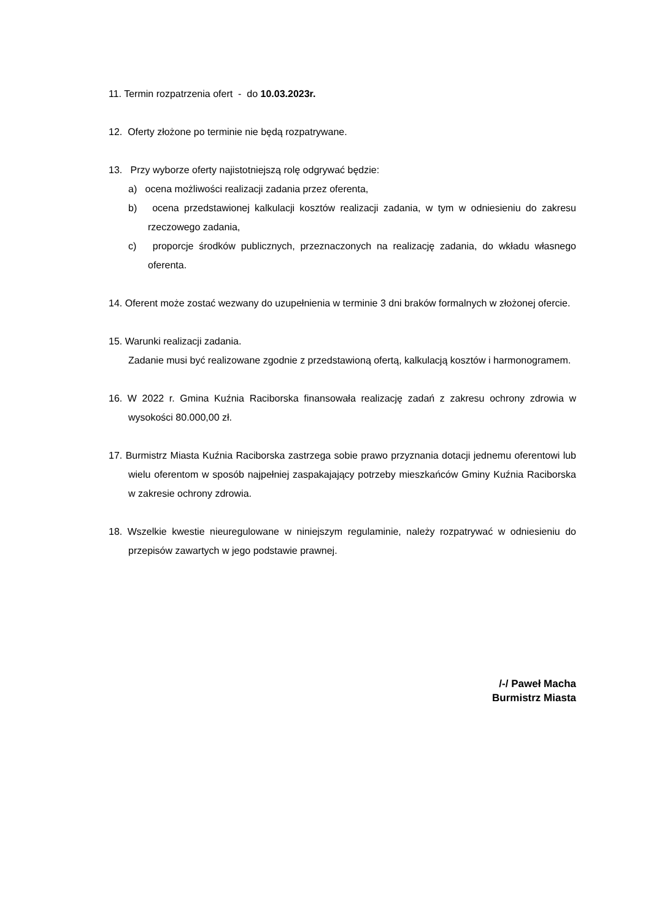11. Termin rozpatrzenia ofert - do 10.03.2023r.
12. Oferty złożone po terminie nie będą rozpatrywane.
13. Przy wyborze oferty najistotniejszą rolę odgrywać będzie:
a) ocena możliwości realizacji zadania przez oferenta,
b) ocena przedstawionej kalkulacji kosztów realizacji zadania, w tym w odniesieniu do zakresu rzeczowego zadania,
c) proporcje środków publicznych, przeznaczonych na realizację zadania, do wkładu własnego oferenta.
14. Oferent może zostać wezwany do uzupełnienia w terminie 3 dni braków formalnych w złożonej ofercie.
15. Warunki realizacji zadania.
Zadanie musi być realizowane zgodnie z przedstawioną ofertą, kalkulacją kosztów i harmonogramem.
16. W 2022 r. Gmina Kuźnia Raciborska finansowała realizację zadań z zakresu ochrony zdrowia w wysokości 80.000,00 zł.
17. Burmistrz Miasta Kuźnia Raciborska zastrzega sobie prawo przyznania dotacji jednemu oferentowi lub wielu oferentom w sposób najpełniej zaspakajający potrzeby mieszkańców Gminy Kuźnia Raciborska w zakresie ochrony zdrowia.
18. Wszelkie kwestie nieuregulowane w niniejszym regulaminie, należy rozpatrywać w odniesieniu do przepisów zawartych w jego podstawie prawnej.
/-/ Paweł Macha
Burmistrz Miasta